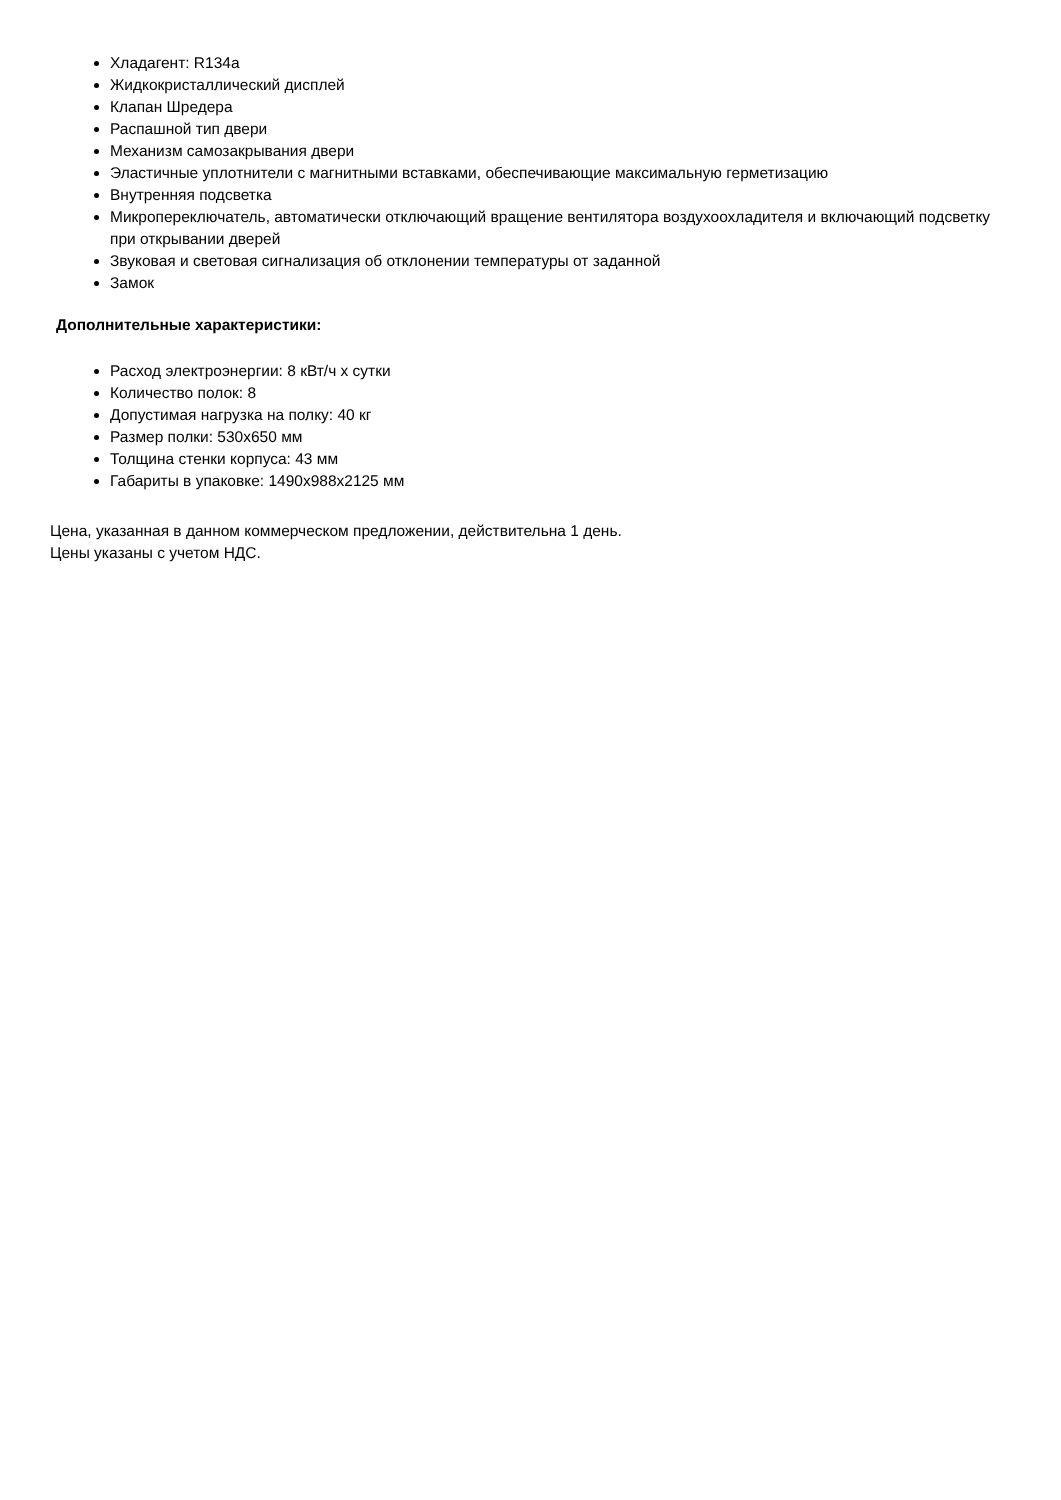Хладагент: R134a
Жидкокристаллический дисплей
Клапан Шредера
Распашной тип двери
Механизм самозакрывания двери
Эластичные уплотнители с магнитными вставками, обеспечивающие максимальную герметизацию
Внутренняя подсветка
Микропереключатель, автоматически отключающий вращение вентилятора воздухоохладителя и включающий подсветку при открывании дверей
Звуковая и световая сигнализация об отклонении температуры от заданной
Замок
Дополнительные характеристики:
Расход электроэнергии: 8 кВт/ч х сутки
Количество полок: 8
Допустимая нагрузка на полку: 40 кг
Размер полки: 530х650 мм
Толщина стенки корпуса: 43 мм
Габариты в упаковке: 1490х988х2125 мм
Цена, указанная в данном коммерческом предложении, действительна 1 день.
Цены указаны с учетом НДС.